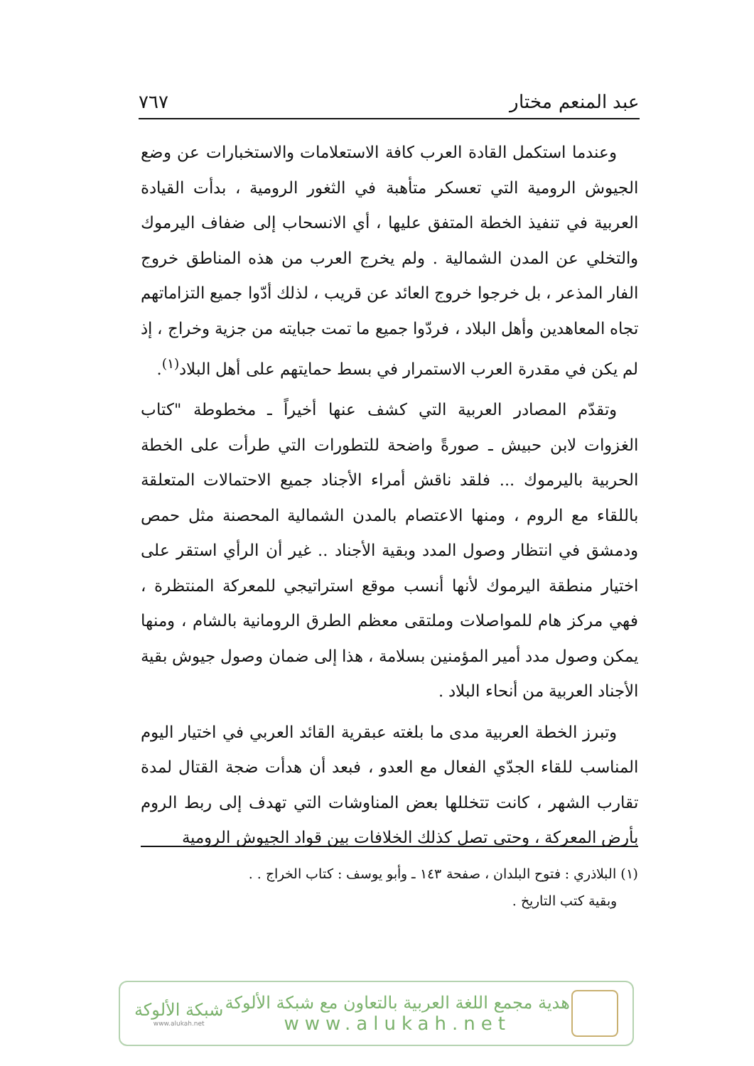عبد المنعم مختار ٧٦٧
وعندما استكمل القادة العرب كافة الاستعلامات والاستخبارات عن وضع الجيوش الرومية التي تعسكر متأهبة في الثغور الرومية ، بدأت القيادة العربية في تنفيذ الخطة المتفق عليها ، أي الانسحاب إلى ضفاف اليرموك والتخلي عن المدن الشمالية . ولم يخرج العرب من هذه المناطق خروج الفار المذعر ، بل خرجوا خروج العائد عن قريب ، لذلك أدّوا جميع التزاماتهم تجاه المعاهدين وأهل البلاد ، فردّوا جميع ما تمت جبايته من جزية وخراج ، إذ لم يكن في مقدرة العرب الاستمرار في بسط حمايتهم على أهل البلاد<sup>(١)</sup>.
وتقدّم المصادر العربية التي كشف عنها أخيراً ـ مخطوطة "كتاب الغزوات لابن حبيش ـ صورةً واضحة للتطورات التي طرأت على الخطة الحربية باليرموك ... فلقد ناقش أمراء الأجناد جميع الاحتمالات المتعلقة باللقاء مع الروم ، ومنها الاعتصام بالمدن الشمالية المحصنة مثل حمص ودمشق في انتظار وصول المدد وبقية الأجناد .. غير أن الرأي استقر على اختيار منطقة اليرموك لأنها أنسب موقع استراتيجي للمعركة المنتظرة ، فهي مركز هام للمواصلات وملتقى معظم الطرق الرومانية بالشام ، ومنها يمكن وصول مدد أمير المؤمنين بسلامة ، هذا إلى ضمان وصول جيوش بقية الأجناد العربية من أنحاء البلاد .
وتبرز الخطة العربية مدى ما بلغته عبقرية القائد العربي في اختيار اليوم المناسب للقاء الجدّي الفعال مع العدو ، فبعد أن هدأت ضجة القتال لمدة تقارب الشهر ، كانت تتخللها بعض المناوشات التي تهدف إلى ربط الروم بأرض المعركة ، وحتى تصل كذلك الخلافات بين قواد الجيوش الرومية
(١) البلاذري : فتوح البلدان ، صفحة ١٤٣ ـ وأبو يوسف : كتاب الخراج . .
وبقية كتب التاريخ .
هدية مجمع اللغة العربية بالتعاون مع شبكة الألوكة
www.alukah.net
شبكة الألوكة
www.alukah.net